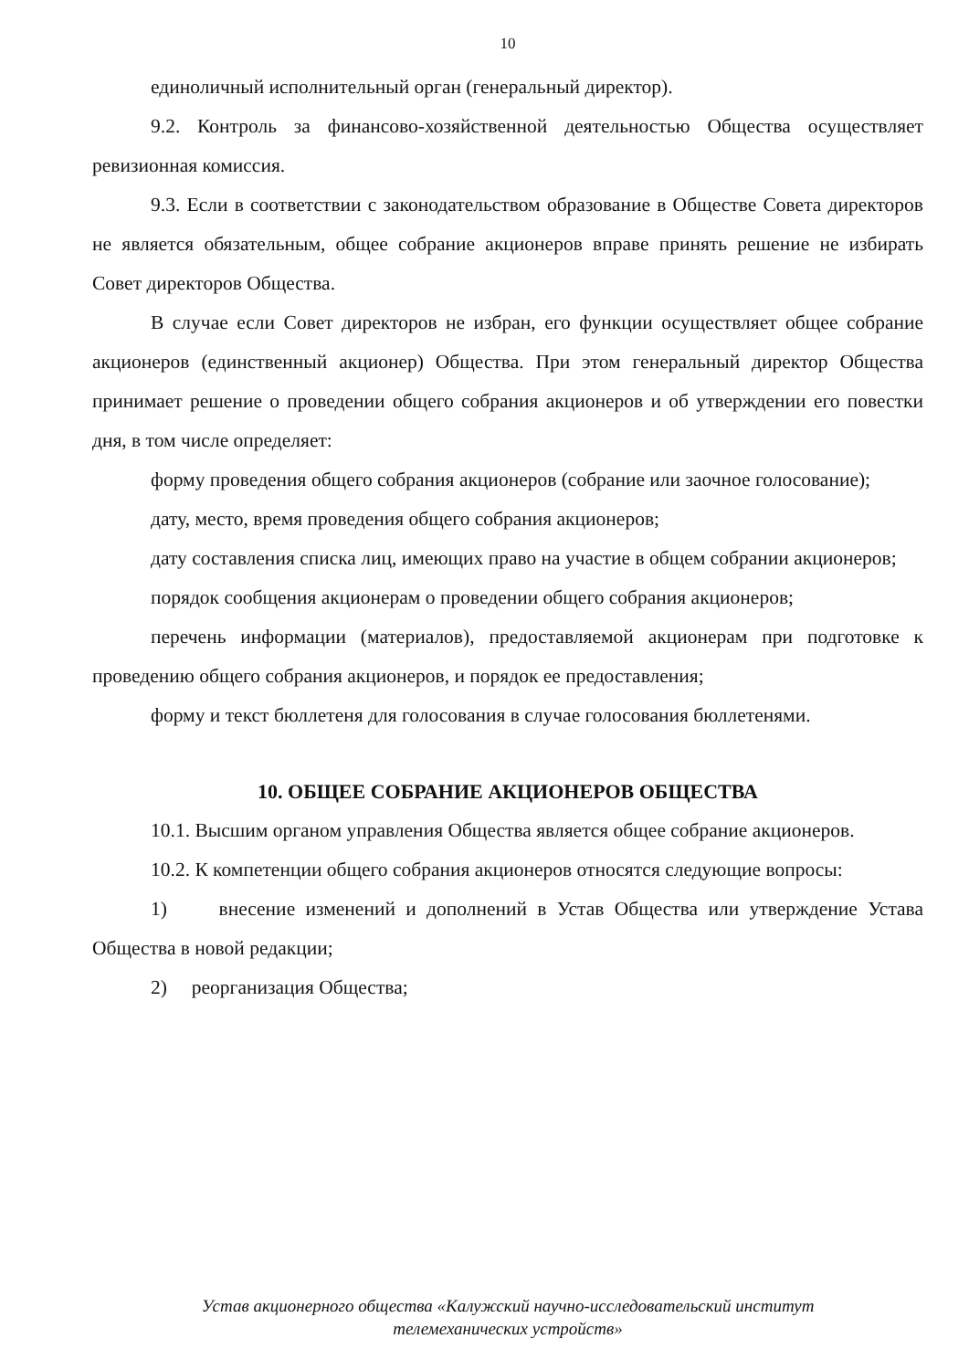10
единоличный исполнительный орган (генеральный директор).
9.2. Контроль за финансово-хозяйственной деятельностью Общества осуществляет ревизионная комиссия.
9.3. Если в соответствии с законодательством образование в Обществе Совета директоров не является обязательным, общее собрание акционеров вправе принять решение не избирать Совет директоров Общества.
В случае если Совет директоров не избран, его функции осуществляет общее собрание акционеров (единственный акционер) Общества. При этом генеральный директор Общества принимает решение о проведении общего собрания акционеров и об утверждении его повестки дня, в том числе определяет:
форму проведения общего собрания акционеров (собрание или заочное голосование);
дату, место, время проведения общего собрания акционеров;
дату составления списка лиц, имеющих право на участие в общем собрании акционеров;
порядок сообщения акционерам о проведении общего собрания акционеров;
перечень информации (материалов), предоставляемой акционерам при подготовке к проведению общего собрания акционеров, и порядок ее предоставления;
форму и текст бюллетеня для голосования в случае голосования бюллетенями.
10. ОБЩЕЕ СОБРАНИЕ АКЦИОНЕРОВ ОБЩЕСТВА
10.1. Высшим органом управления Общества является общее собрание акционеров.
10.2. К компетенции общего собрания акционеров относятся следующие вопросы:
1) внесение изменений и дополнений в Устав Общества или утверждение Устава Общества в новой редакции;
2) реорганизация Общества;
Устав акционерного общества «Калужский научно-исследовательский институт
телемеханических устройств»